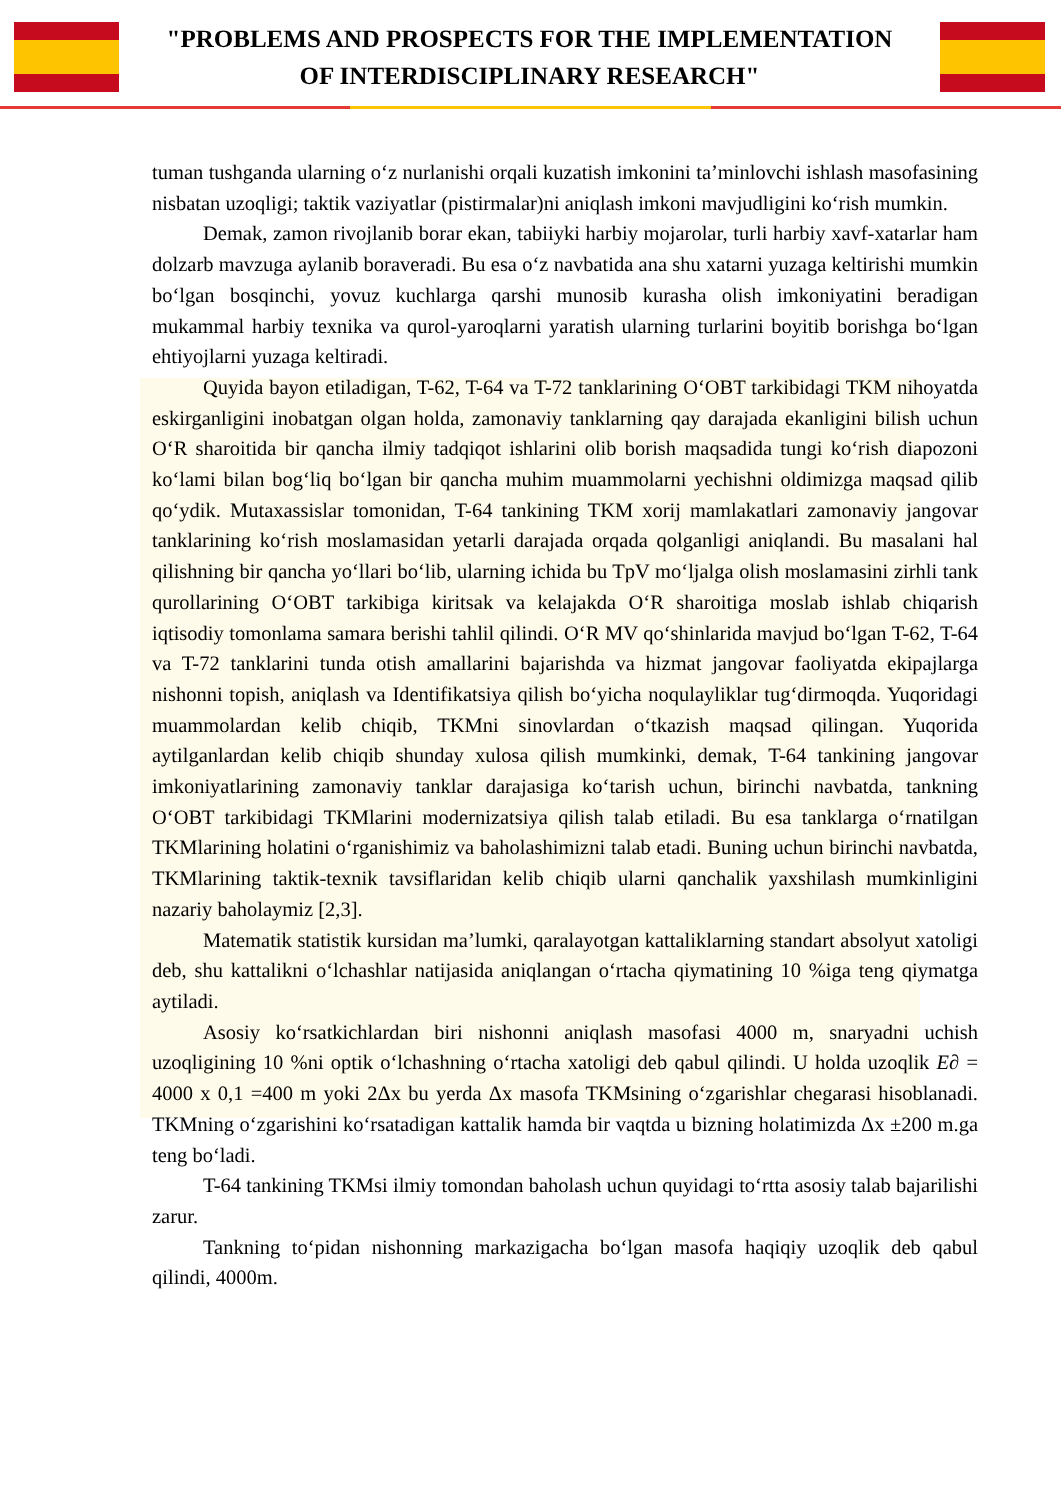"PROBLEMS AND PROSPECTS FOR THE IMPLEMENTATION
OF INTERDISCIPLINARY RESEARCH"
tuman tushganda ularning o‘z nurlanishi orqali kuzatish imkonini ta’minlovchi ishlash masofasining nisbatan uzoqligi; taktik vaziyatlar (pistirmalar)ni aniqlash imkoni mavjudligini ko‘rish mumkin.
Demak, zamon rivojlanib borar ekan, tabiiyki harbiy mojarolar, turli harbiy xavf-xatarlar ham dolzarb mavzuga aylanib boraveradi. Bu esa o‘z navbatida ana shu xatarni yuzaga keltirishi mumkin bo‘lgan bosqinchi, yovuz kuchlarga qarshi munosib kurasha olish imkoniyatini beradigan mukammal harbiy texnika va qurol-yaroqlarni yaratish ularning turlarini boyitib borishga bo‘lgan ehtiyojlarni yuzaga keltiradi.
Quyida bayon etiladigan, T-62, T-64 va T-72 tanklarining O‘OBT tarkibidagi TKM nihoyatda eskirganligini inobatgan olgan holda, zamonaviy tanklarning qay darajada ekanligini bilish uchun O‘R sharoitida bir qancha ilmiy tadqiqot ishlarini olib borish maqsadida tungi ko‘rish diapozoni ko‘lami bilan bog‘liq bo‘lgan bir qancha muhim muammolarni yechishni oldimizga maqsad qilib qo‘ydik. Mutaxassislar tomonidan, T-64 tankining TKM xorij mamlakatlari zamonaviy jangovar tanklarining ko‘rish moslamasidan yetarli darajada orqada qolganligi aniqlandi. Bu masalani hal qilishning bir qancha yo‘llari bo‘lib, ularning ichida bu TpV mo‘ljalga olish moslamasini zirhli tank qurollarining O‘OBT tarkibiga kiritsak va kelajakda O‘R sharoitiga moslab ishlab chiqarish iqtisodiy tomonlama samara berishi tahlil qilindi. O‘R MV qo‘shinlarida mavjud bo‘lgan T-62, T-64 va T-72 tanklarini tunda otish amallarini bajarishda va hizmat jangovar faoliyatda ekipajlarga nishonni topish, aniqlash va Identifikatsiya qilish bo‘yicha noqulayliklar tug‘dirmoqda. Yuqoridagi muammolardan kelib chiqib, TKMni sinovlardan o‘tkazish maqsad qilingan. Yuqorida aytilganlardan kelib chiqib shunday xulosa qilish mumkinki, demak, T-64 tankining jangovar imkoniyatlarining zamonaviy tanklar darajasiga ko‘tarish uchun, birinchi navbatda, tankning O‘OBT tarkibidagi TKMlarini modernizatsiya qilish talab etiladi. Bu esa tanklarga o‘rnatilgan TKMlarining holatini o‘rganishimiz va baholashimizni talab etadi. Buning uchun birinchi navbatda, TKMlarining taktik-texnik tavsiflaridan kelib chiqib ularni qanchalik yaxshilash mumkinligini nazariy baholaymiz [2,3].
Matematik statistik kursidan ma’lumki, qaralayotgan kattaliklarning standart absolyut xatoligi deb, shu kattalikni o‘lchashlar natijasida aniqlangan o‘rtacha qiymatining 10 %iga teng qiymatga aytiladi.
Asosiy ko‘rsatkichlardan biri nishonni aniqlash masofasi 4000 m, snaryadni uchish uzoqligining 10 %ni optik o‘lchashning o‘rtacha xatoligi deb qabul qilindi. U holda uzoqlik E∂ = 4000 x 0,1 =400 m yoki 2Δx bu yerda Δx masofa TKMsining o‘zgarishlar chegarasi hisoblanadi. TKMning o‘zgarishini ko‘rsatadigan kattalik hamda bir vaqtda u bizning holatimizda Δx ±200 m.ga teng bo‘ladi.
T-64 tankining TKMsi ilmiy tomondan baholash uchun quyidagi to‘rtta asosiy talab bajarilishi zarur.
Tankning to‘pidan nishonning markazigacha bo‘lgan masofa haqiqiy uzoqlik deb qabul qilindi, 4000m.